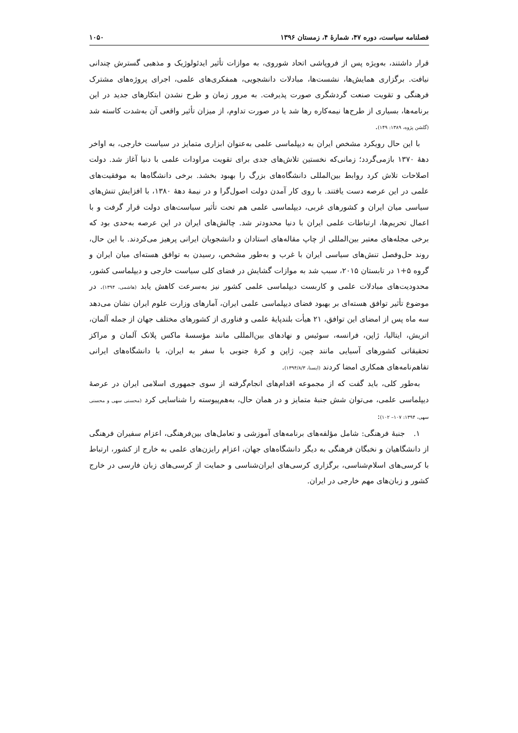فصلنامه سیاست، دوره ۴۷، شمارهٔ ۴، زمستان ۱۳۹۶ ۱۰۵۰
قرار داشتند، به‌ویژه پس از فروپاشی اتحاد شوروی، به موازات تأثیر ایدئولوژیک و مذهبی گسترش چندانی نیافت. برگزاری همایش‌ها، نشست‌ها، مبادلات دانشجویی، همفکری‌های علمی، اجرای پروژه‌های مشترک فرهنگی و تقویت صنعت گردشگری صورت پذیرفت. به مرور زمان و طرح نشدن ابتکارهای جدید در این برنامه‌ها، بسیاری از طرح‌ها نیمه‌کاره رها شد یا در صورت تداوم، از میزان تأثیر واقعی آن به‌شدت کاسته شد (گلشن پژوه، ۱۳۸۹: ۱۴۹).
با این حال رویکرد مشخص ایران به دیپلماسی علمی به‌عنوان ابزاری متمایز در سیاست خارجی، به اواخر دههٔ ۱۳۷۰ بازمی‌گردد؛ زمانی‌که نخستین تلاش‌های جدی برای تقویت مراودات علمی با دنیا آغاز شد. دولت اصلاحات تلاش کرد روابط بین‌المللی دانشگاه‌های بزرگ را بهبود بخشد. برخی دانشگاه‌ها به موفقیت‌های علمی در این عرصه دست یافتند. با روی کار آمدن دولت اصول‌گرا و در نیمهٔ دههٔ ۱۳۸۰، با افزایش تنش‌های سیاسی میان ایران و کشورهای غربی، دیپلماسی علمی هم تحت تأثیر سیاست‌های دولت قرار گرفت و با اعمال تحریم‌ها، ارتباطات علمی ایران با دنیا محدودتر شد. چالش‌های ایران در این عرصه به‌حدی بود که برخی مجله‌های معتبر بین‌المللی از چاپ مقاله‌های استادان و دانشجویان ایرانی پرهیز می‌کردند. با این حال، روند حل‌وفصل تنش‌های سیاسی ایران با غرب و به‌طور مشخص، رسیدن به توافق هسته‌ای میان ایران و گروه ۵+۱ در تابستان ۲۰۱۵، سبب شد به موازات گشایش در فضای کلی سیاست خارجی و دیپلماسی کشور، محدودیت‌های مبادلات علمی و کاربست دیپلماسی علمی کشور نیز به‌سرعت کاهش یابد (هاشمی، ۱۳۹۴). در موضوع تأثیر توافق هسته‌ای بر بهبود فضای دیپلماسی علمی ایران، آمارهای وزارت علوم ایران نشان می‌دهد سه ماه پس از امضای این توافق، ۲۱ هیأت بلندپایهٔ علمی و فناوری از کشورهای مختلف جهان از جمله آلمان، اتریش، ایتالیا، ژاپن، فرانسه، سوئیس و نهادهای بین‌المللی مانند مؤسسهٔ ماکس پلانک آلمان و مراکز تحقیقاتی کشورهای آسیایی مانند چین، ژاپن و کرهٔ جنوبی با سفر به ایران، با دانشگاه‌های ایرانی تفاهم‌نامه‌های همکاری امضا کردند (ایسنا، ۱۳۹۴/۸/۳).
به‌طور کلی، باید گفت که از مجموعه اقدام‌های انجام‌گرفته از سوی جمهوری اسلامی ایران در عرصهٔ دیپلماسی علمی، می‌توان شش جنبهٔ متمایز و در همان حال، به‌هم‌پیوسته را شناسایی کرد (محسنی سهی و محسنی سهی، ۱۳۹۴: ۱۰۷– ۱۰۲):
۱. جنبهٔ فرهنگی: شامل مؤلفه‌های برنامه‌های آموزشی و تعامل‌های بین‌فرهنگی، اعزام سفیران فرهنگی از دانشگاهیان و نخبگان فرهنگی به دیگر دانشگاه‌های جهان، اعزام رایزن‌های علمی به خارج از کشور، ارتباط با کرسی‌های اسلام‌شناسی، برگزاری کرسی‌های ایران‌شناسی و حمایت از کرسی‌های زبان فارسی در خارج کشور و زبان‌های مهم خارجی در ایران.